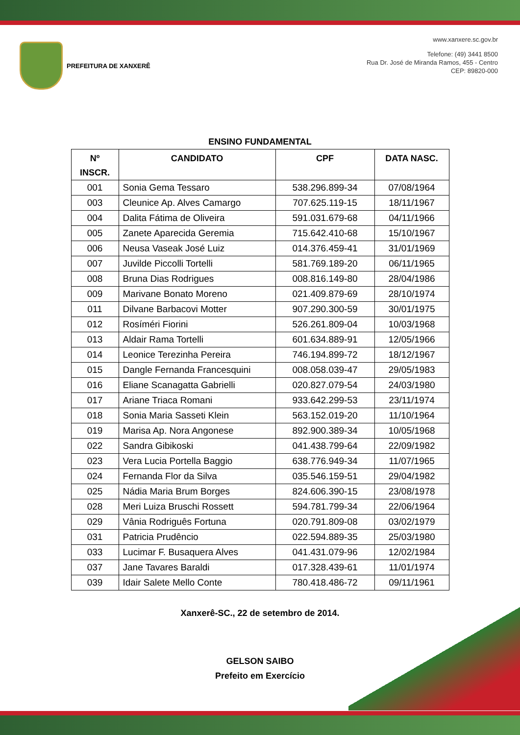PREFEITURA DE XANXERÊ
www.xanxere.sc.gov.br
Telefone: (49) 3441 8500
Rua Dr. José de Miranda Ramos, 455 - Centro
CEP: 89820-000
ENSINO FUNDAMENTAL
| Nº INSCR. | CANDIDATO | CPF | DATA NASC. |
| --- | --- | --- | --- |
| 001 | Sonia Gema Tessaro | 538.296.899-34 | 07/08/1964 |
| 003 | Cleunice Ap. Alves Camargo | 707.625.119-15 | 18/11/1967 |
| 004 | Dalita Fátima de Oliveira | 591.031.679-68 | 04/11/1966 |
| 005 | Zanete Aparecida Geremia | 715.642.410-68 | 15/10/1967 |
| 006 | Neusa Vaseak José Luiz | 014.376.459-41 | 31/01/1969 |
| 007 | Juvilde Piccolli Tortelli | 581.769.189-20 | 06/11/1965 |
| 008 | Bruna Dias Rodrigues | 008.816.149-80 | 28/04/1986 |
| 009 | Marivane Bonato Moreno | 021.409.879-69 | 28/10/1974 |
| 011 | Dilvane Barbacovi Motter | 907.290.300-59 | 30/01/1975 |
| 012 | Rosíméri Fiorini | 526.261.809-04 | 10/03/1968 |
| 013 | Aldair Rama Tortelli | 601.634.889-91 | 12/05/1966 |
| 014 | Leonice Terezinha Pereira | 746.194.899-72 | 18/12/1967 |
| 015 | Dangle Fernanda Francesquini | 008.058.039-47 | 29/05/1983 |
| 016 | Eliane Scanagatta Gabrielli | 020.827.079-54 | 24/03/1980 |
| 017 | Ariane Triaca Romani | 933.642.299-53 | 23/11/1974 |
| 018 | Sonia Maria Sasseti Klein | 563.152.019-20 | 11/10/1964 |
| 019 | Marisa Ap. Nora Angonese | 892.900.389-34 | 10/05/1968 |
| 022 | Sandra Gibikoski | 041.438.799-64 | 22/09/1982 |
| 023 | Vera Lucia Portella Baggio | 638.776.949-34 | 11/07/1965 |
| 024 | Fernanda Flor da Silva | 035.546.159-51 | 29/04/1982 |
| 025 | Nádia Maria Brum Borges | 824.606.390-15 | 23/08/1978 |
| 028 | Meri Luiza Bruschi Rossett | 594.781.799-34 | 22/06/1964 |
| 029 | Vânia Rodriguês Fortuna | 020.791.809-08 | 03/02/1979 |
| 031 | Patricia Prudêncio | 022.594.889-35 | 25/03/1980 |
| 033 | Lucimar F. Busaquera Alves | 041.431.079-96 | 12/02/1984 |
| 037 | Jane Tavares Baraldi | 017.328.439-61 | 11/01/1974 |
| 039 | Idair Salete Mello Conte | 780.418.486-72 | 09/11/1961 |
Xanxerê-SC., 22 de setembro de 2014.
GELSON SAIBO
Prefeito em Exercício